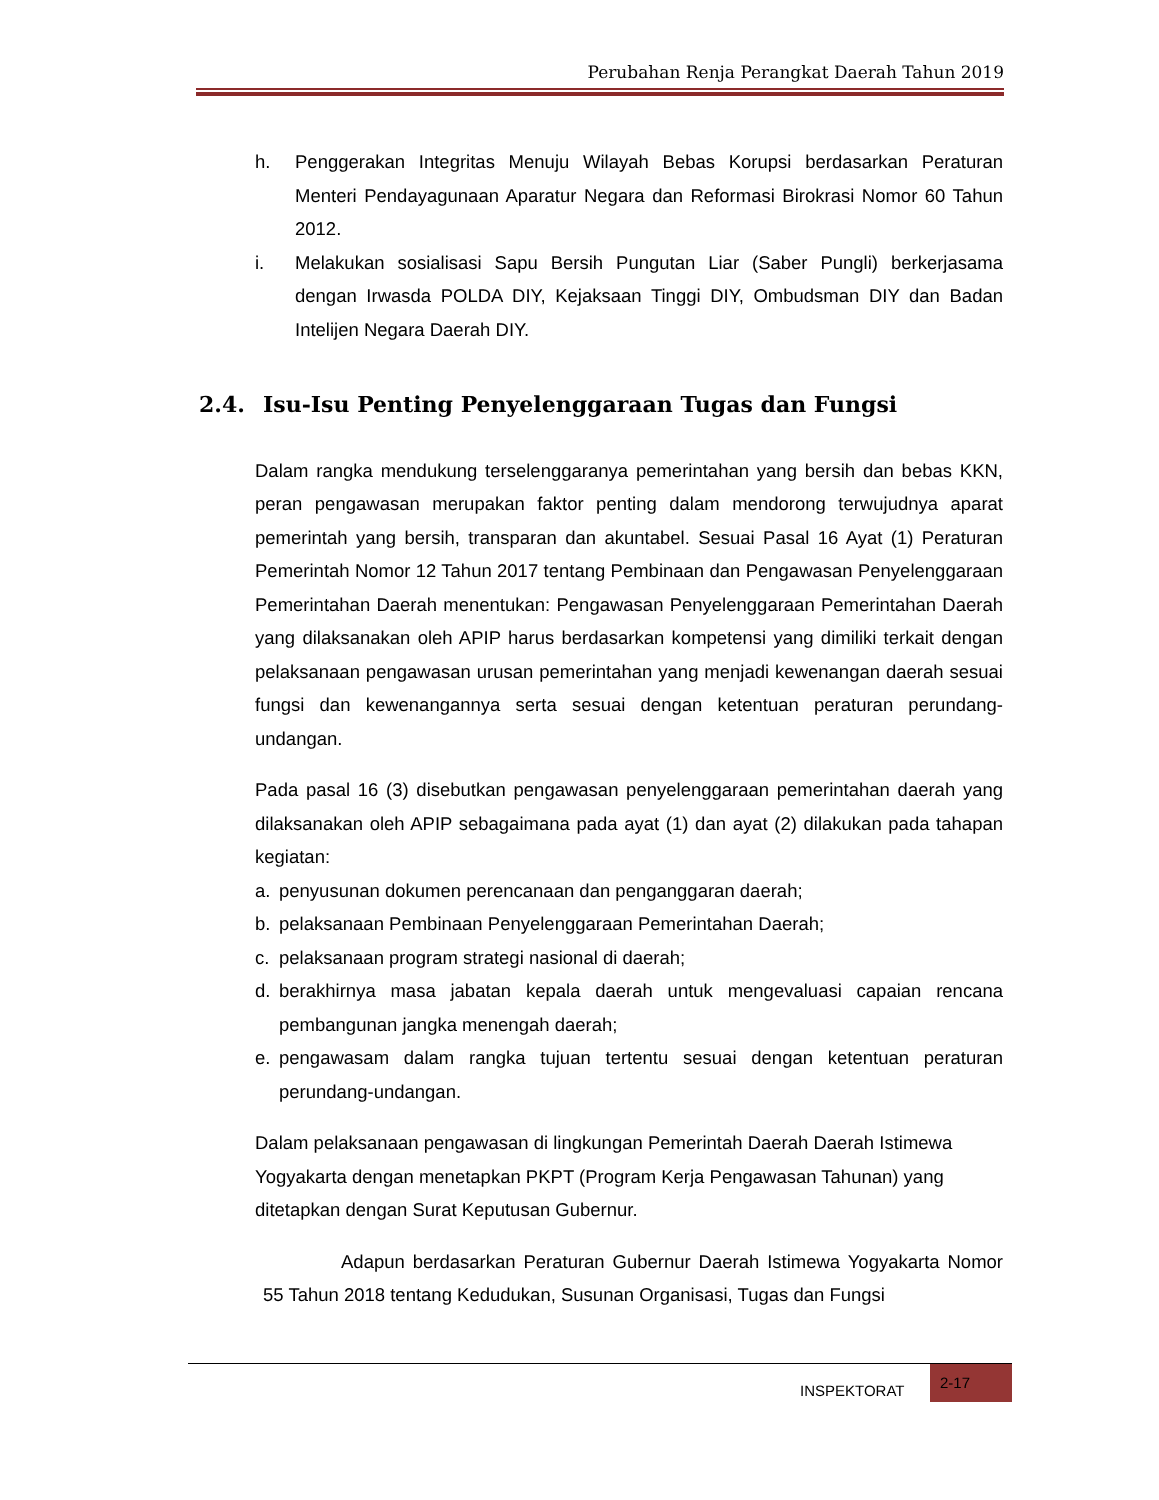Perubahan Renja Perangkat Daerah Tahun 2019
h. Penggerakan Integritas Menuju Wilayah Bebas Korupsi berdasarkan Peraturan Menteri Pendayagunaan Aparatur Negara dan Reformasi Birokrasi Nomor 60 Tahun 2012.
i. Melakukan sosialisasi Sapu Bersih Pungutan Liar (Saber Pungli) berkerjasama dengan Irwasda POLDA DIY, Kejaksaan Tinggi DIY, Ombudsman DIY dan Badan Intelijen Negara Daerah DIY.
2.4. Isu-Isu Penting Penyelenggaraan Tugas dan Fungsi
Dalam rangka mendukung terselenggaranya pemerintahan yang bersih dan bebas KKN, peran pengawasan merupakan faktor penting dalam mendorong terwujudnya aparat pemerintah yang bersih, transparan dan akuntabel. Sesuai Pasal 16 Ayat (1) Peraturan Pemerintah Nomor 12 Tahun 2017 tentang Pembinaan dan Pengawasan Penyelenggaraan Pemerintahan Daerah menentukan: Pengawasan Penyelenggaraan Pemerintahan Daerah yang dilaksanakan oleh APIP harus berdasarkan kompetensi yang dimiliki terkait dengan pelaksanaan pengawasan urusan pemerintahan yang menjadi kewenangan daerah sesuai fungsi dan kewenangannya serta sesuai dengan ketentuan peraturan perundang-undangan.
Pada pasal 16 (3) disebutkan pengawasan penyelenggaraan pemerintahan daerah yang dilaksanakan oleh APIP sebagaimana pada ayat (1) dan ayat (2) dilakukan pada tahapan kegiatan:
a. penyusunan dokumen perencanaan dan penganggaran daerah;
b. pelaksanaan Pembinaan Penyelenggaraan Pemerintahan Daerah;
c. pelaksanaan program strategi nasional di daerah;
d. berakhirnya masa jabatan kepala daerah untuk mengevaluasi capaian rencana pembangunan jangka menengah daerah;
e. pengawasam dalam rangka tujuan tertentu sesuai dengan ketentuan peraturan perundang-undangan.
Dalam pelaksanaan pengawasan di lingkungan Pemerintah Daerah Daerah Istimewa Yogyakarta dengan menetapkan PKPT (Program Kerja Pengawasan Tahunan) yang ditetapkan dengan Surat Keputusan Gubernur.
Adapun berdasarkan Peraturan Gubernur Daerah Istimewa Yogyakarta Nomor 55 Tahun 2018 tentang Kedudukan, Susunan Organisasi, Tugas dan Fungsi
INSPEKTORAT
2-17